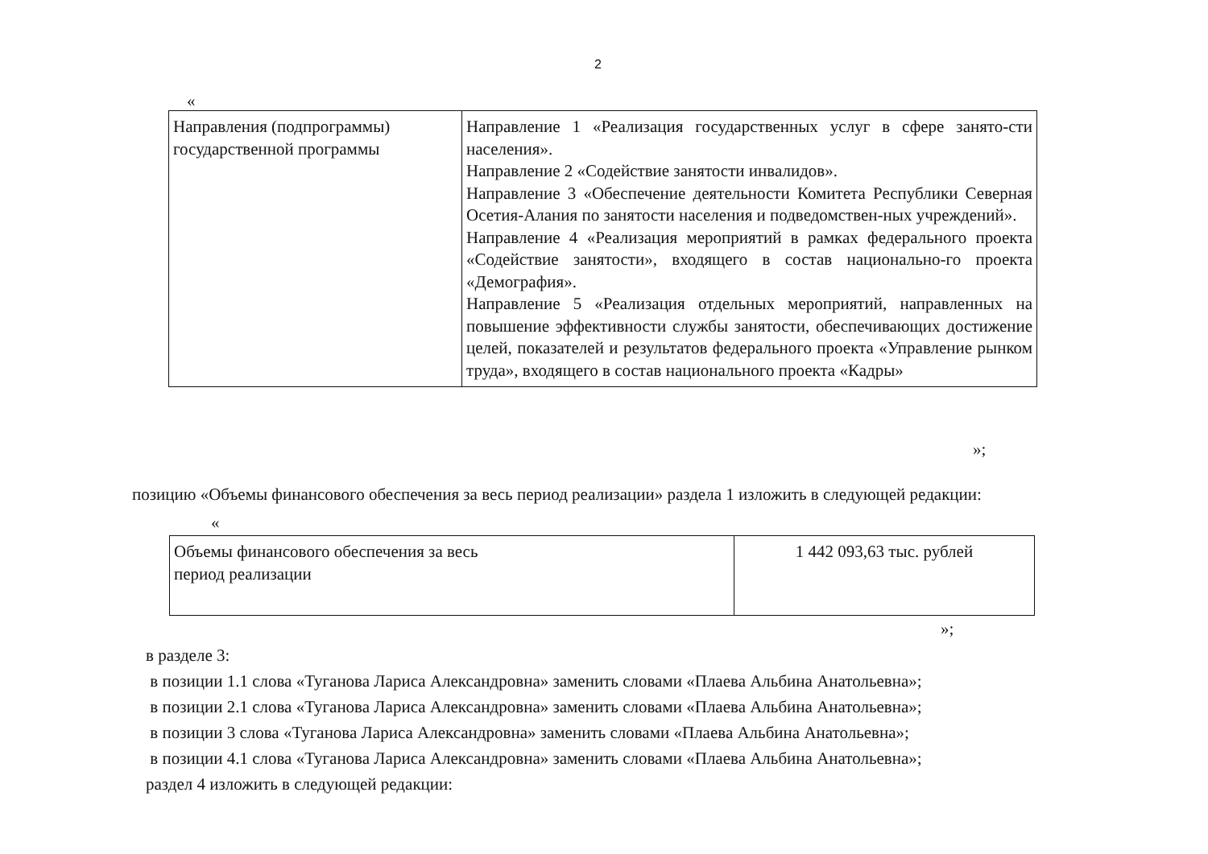2
«
| Направления (подпрограммы) государственной программы | Направление 1 «Реализация государственных услуг в сфере занято-сти населения». Направление 2 «Содействие занятости инвалидов». Направление 3 «Обеспечение деятельности Комитета Республики Северная Осетия-Алания по занятости населения и подведомствен-ных учреждений». Направление 4 «Реализация мероприятий в рамках федерального проекта «Содействие занятости», входящего в состав национально-го проекта «Демография». Направление 5 «Реализация отдельных мероприятий, направленных на повышение эффективности службы занятости, обеспечивающих достижение целей, показателей и результатов федерального проекта «Управление рынком труда», входящего в состав национального проекта «Кадры» |
»;
позицию «Объемы финансового обеспечения за весь период реализации» раздела 1 изложить в следующей редакции:
«
| Объемы финансового обеспечения за весь период реализации | 1 442 093,63 тыс. рублей |
»;
в разделе 3:
в позиции 1.1 слова «Туганова Лариса Александровна» заменить словами «Плаева Альбина Анатольевна»;
в позиции 2.1 слова «Туганова Лариса Александровна» заменить словами «Плаева Альбина Анатольевна»;
в позиции 3 слова «Туганова Лариса Александровна» заменить словами «Плаева Альбина Анатольевна»;
в позиции 4.1 слова «Туганова Лариса Александровна» заменить словами «Плаева Альбина Анатольевна»;
раздел 4 изложить в следующей редакции: